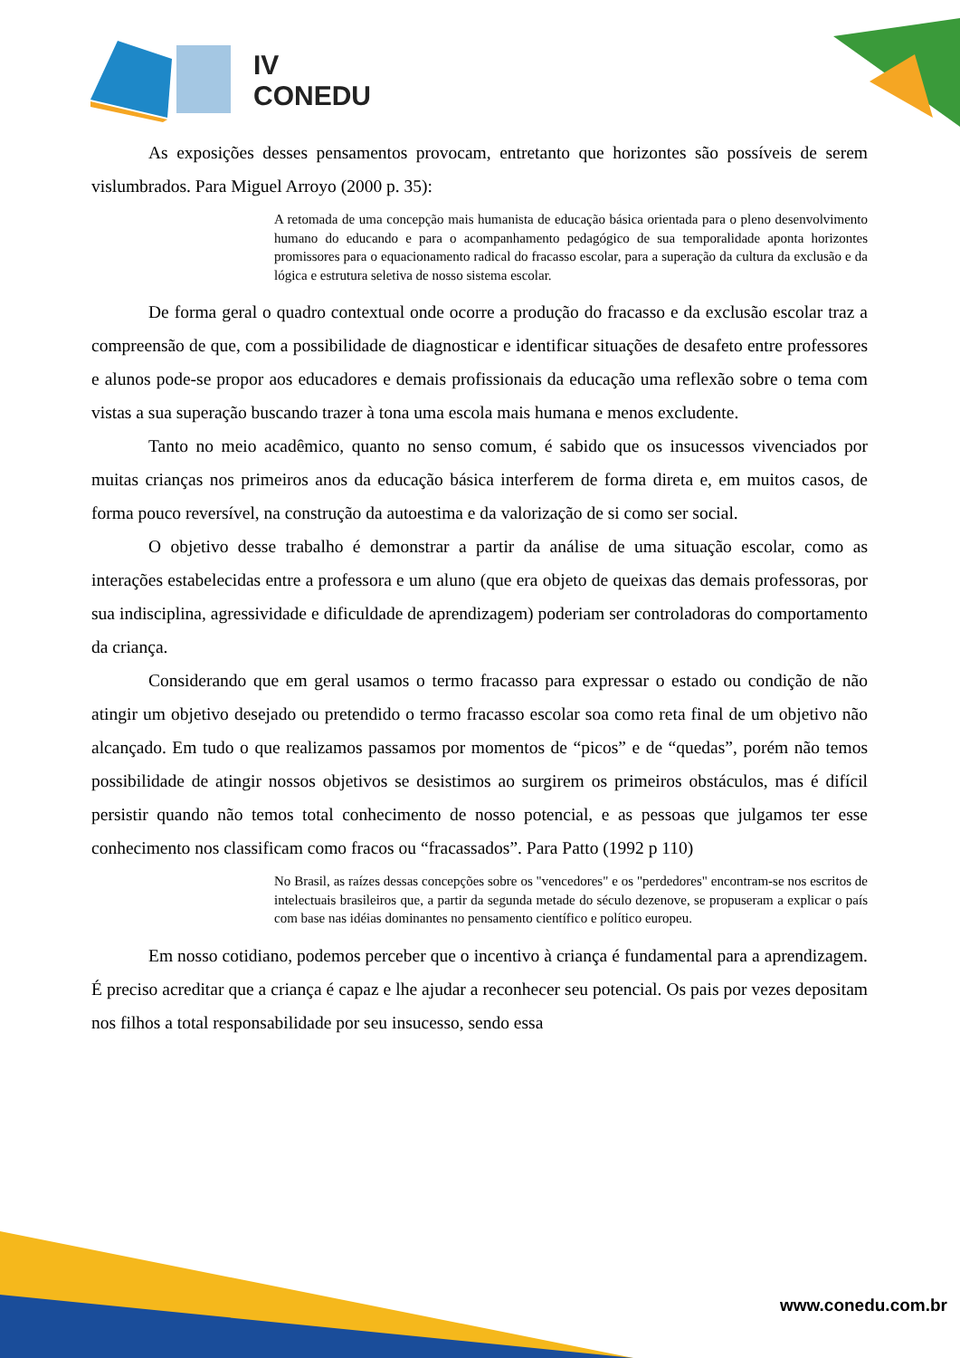IV
CONEDU
As exposições desses pensamentos provocam, entretanto que horizontes são possíveis de serem vislumbrados. Para Miguel Arroyo (2000 p. 35):
A retomada de uma concepção mais humanista de educação básica orientada para o pleno desenvolvimento humano do educando e para o acompanhamento pedagógico de sua temporalidade aponta horizontes promissores para o equacionamento radical do fracasso escolar, para a superação da cultura da exclusão e da lógica e estrutura seletiva de nosso sistema escolar.
De forma geral o quadro contextual onde ocorre a produção do fracasso e da exclusão escolar traz a compreensão de que, com a possibilidade de diagnosticar e identificar situações de desafeto entre professores e alunos pode-se propor aos educadores e demais profissionais da educação uma reflexão sobre o tema com vistas a sua superação buscando trazer à tona uma escola mais humana e menos excludente.
Tanto no meio acadêmico, quanto no senso comum, é sabido que os insucessos vivenciados por muitas crianças nos primeiros anos da educação básica interferem de forma direta e, em muitos casos, de forma pouco reversível, na construção da autoestima e da valorização de si como ser social.
O objetivo desse trabalho é demonstrar a partir da análise de uma situação escolar, como as interações estabelecidas entre a professora e um aluno (que era objeto de queixas das demais professoras, por sua indisciplina, agressividade e dificuldade de aprendizagem) poderiam ser controladoras do comportamento da criança.
Considerando que em geral usamos o termo fracasso para expressar o estado ou condição de não atingir um objetivo desejado ou pretendido o termo fracasso escolar soa como reta final de um objetivo não alcançado. Em tudo o que realizamos passamos por momentos de “picos” e de “quedas”, porém não temos possibilidade de atingir nossos objetivos se desistimos ao surgirem os primeiros obstáculos, mas é difícil persistir quando não temos total conhecimento de nosso potencial, e as pessoas que julgamos ter esse conhecimento nos classificam como fracos ou “fracassados”. Para Patto (1992 p 110)
No Brasil, as raízes dessas concepções sobre os "vencedores" e os "perdedores" encontram-se nos escritos de intelectuais brasileiros que, a partir da segunda metade do século dezenove, se propuseram a explicar o país com base nas idéias dominantes no pensamento científico e político europeu.
Em nosso cotidiano, podemos perceber que o incentivo à criança é fundamental para a aprendizagem. É preciso acreditar que a criança é capaz e lhe ajudar a reconhecer seu potencial. Os pais por vezes depositam nos filhos a total responsabilidade por seu insucesso, sendo essa
www.conedu.com.br